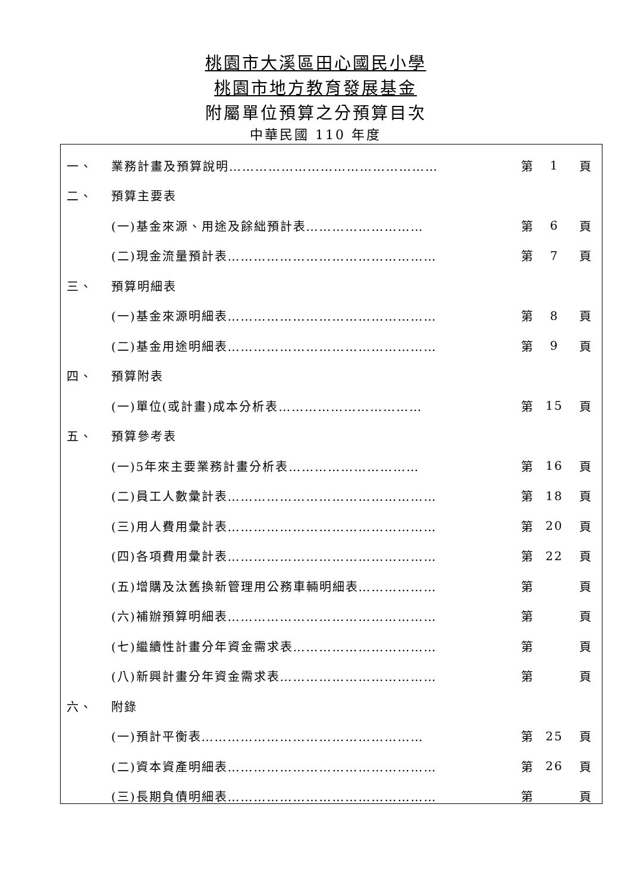桃園市大溪區田心國民小學
桃園市地方教育發展基金
附屬單位預算之分預算目次
中華民國 110 年度
一、 業務計畫及預算說明………………………………………… 第 1 頁
二、 預算主要表
(一)基金來源、用途及餘絀預計表……………………… 第 6 頁
(二)現金流量預計表………………………………………… 第 7 頁
三、 預算明細表
(一)基金來源明細表………………………………………… 第 8 頁
(二)基金用途明細表………………………………………… 第 9 頁
四、 預算附表
(一)單位(或計畫)成本分析表…………………………… 第 15 頁
五、 預算參考表
(一)5年來主要業務計畫分析表………………………… 第 16 頁
(二)員工人數彙計表………………………………………… 第 18 頁
(三)用人費用彙計表………………………………………… 第 20 頁
(四)各項費用彙計表………………………………………… 第 22 頁
(五)增購及汰舊換新管理用公務車輛明細表……………… 第 頁
(六)補辦預算明細表………………………………………… 第 頁
(七)繼續性計畫分年資金需求表…………………………… 第 頁
(八)新興計畫分年資金需求表……………………………… 第 頁
六、 附錄
(一)預計平衡表…………………………………………… 第 25 頁
(二)資本資產明細表………………………………………… 第 26 頁
(三)長期負債明細表………………………………………… 第 頁